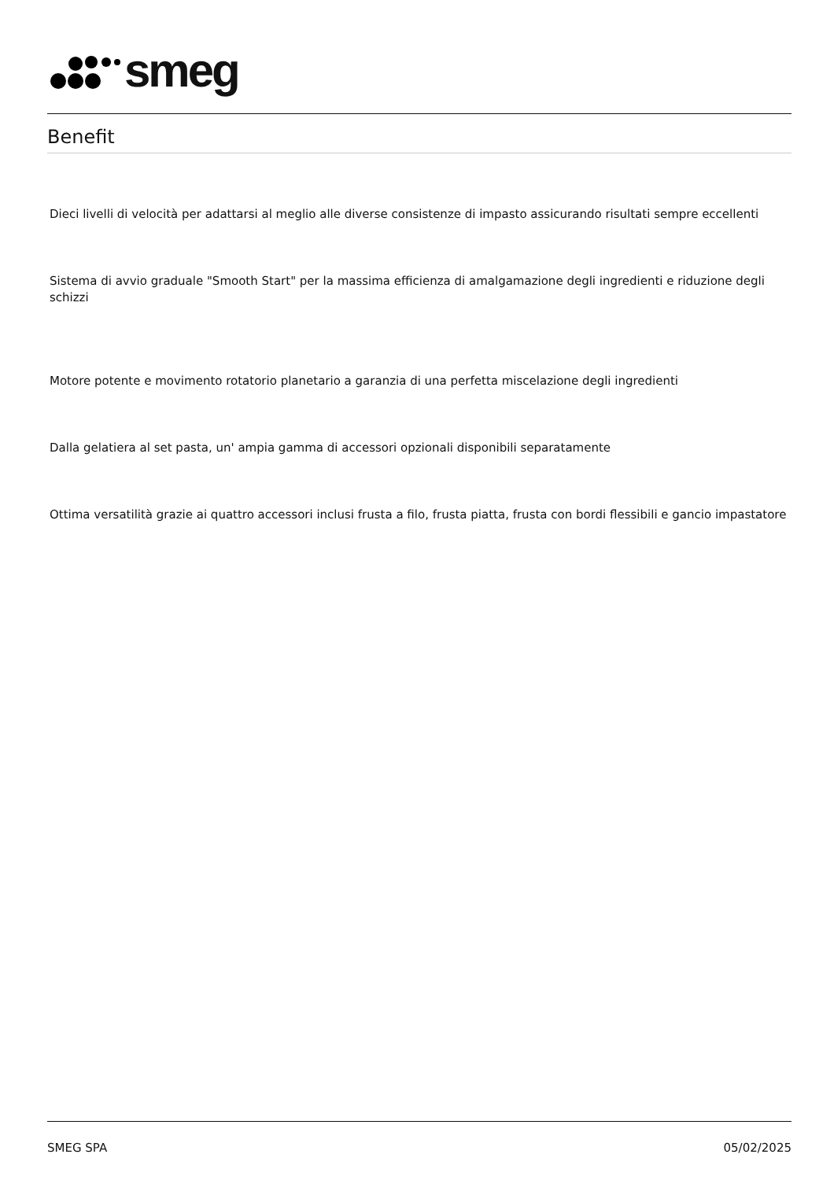smeg
Benefit
Dieci livelli di velocità per adattarsi al meglio alle diverse consistenze di impasto assicurando risultati sempre eccellenti
Sistema di avvio graduale "Smooth Start" per la massima efficienza di amalgamazione degli ingredienti e riduzione degli schizzi
Motore potente e movimento rotatorio planetario a garanzia di una perfetta miscelazione degli ingredienti
Dalla gelatiera al set pasta, un' ampia gamma di accessori opzionali disponibili separatamente
Ottima versatilità grazie ai quattro accessori inclusi frusta a filo, frusta piatta, frusta con bordi flessibili e gancio impastatore
SMEG SPA 05/02/2025